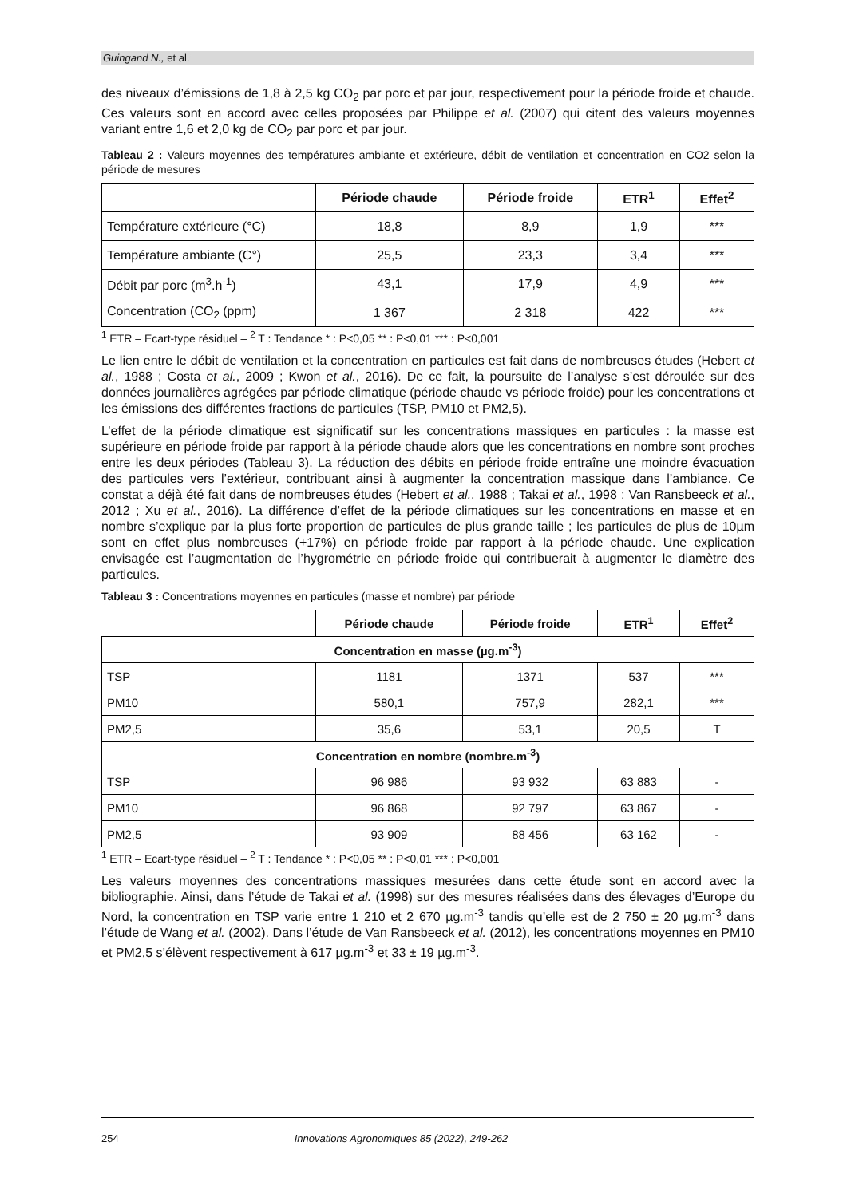Guingand N., et al.
des niveaux d’émissions de 1,8 à 2,5 kg CO<sub>2</sub> par porc et par jour, respectivement pour la période froide et chaude. Ces valeurs sont en accord avec celles proposées par Philippe et al. (2007) qui citent des valeurs moyennes variant entre 1,6 et 2,0 kg de CO<sub>2</sub> par porc et par jour.
Tableau 2 : Valeurs moyennes des températures ambiante et extérieure, débit de ventilation et concentration en CO2 selon la période de mesures
| | Période chaude | Période froide | ETR<sup>1</sup> | Effet<sup>2</sup> |
| --- | --- | --- | --- | --- |
| Température extérieure (°C) | 18,8 | 8,9 | 1,9 | *** |
| Température ambiante (C°) | 25,5 | 23,3 | 3,4 | *** |
| Débit par porc (m<sup>3</sup>.h<sup>-1</sup>) | 43,1 | 17,9 | 4,9 | *** |
| Concentration (CO<sub>2</sub> (ppm) | 1 367 | 2 318 | 422 | *** |
<sup>1</sup> ETR – Ecart-type résiduel – <sup>2</sup> T : Tendance * : P<0,05 ** : P<0,01 *** : P<0,001
Le lien entre le débit de ventilation et la concentration en particules est fait dans de nombreuses études (Hebert et al., 1988 ; Costa et al., 2009 ; Kwon et al., 2016). De ce fait, la poursuite de l’analyse s’est déroulée sur des données journalières agrégées par période climatique (période chaude vs période froide) pour les concentrations et les émissions des différentes fractions de particules (TSP, PM10 et PM2,5).
L’effet de la période climatique est significatif sur les concentrations massiques en particules : la masse est supérieure en période froide par rapport à la période chaude alors que les concentrations en nombre sont proches entre les deux périodes (Tableau 3). La réduction des débits en période froide entraîne une moindre évacuation des particules vers l’extérieur, contribuant ainsi à augmenter la concentration massique dans l’ambiance. Ce constat a déjà été fait dans de nombreuses études (Hebert et al., 1988 ; Takai et al., 1998 ; Van Ransbeeck et al., 2012 ; Xu et al., 2016). La différence d’effet de la période climatiques sur les concentrations en masse et en nombre s’explique par la plus forte proportion de particules de plus grande taille ; les particules de plus de 10µm sont en effet plus nombreuses (+17%) en période froide par rapport à la période chaude. Une explication envisagée est l’augmentation de l’hygrométrie en période froide qui contribuerait à augmenter le diamètre des particules.
Tableau 3 : Concentrations moyennes en particules (masse et nombre) par période
| | Période chaude | Période froide | ETR<sup>1</sup> | Effet<sup>2</sup> |
| --- | --- | --- | --- | --- |
| Concentration en masse (µg.m<sup>-3</sup>) | | | | |
| TSP | 1181 | 1371 | 537 | *** |
| PM10 | 580,1 | 757,9 | 282,1 | *** |
| PM2,5 | 35,6 | 53,1 | 20,5 | T |
| Concentration en nombre (nombre.m<sup>-3</sup>) | | | | |
| TSP | 96 986 | 93 932 | 63 883 | - |
| PM10 | 96 868 | 92 797 | 63 867 | - |
| PM2,5 | 93 909 | 88 456 | 63 162 | - |
<sup>1</sup> ETR – Ecart-type résiduel – <sup>2</sup> T : Tendance * : P<0,05 ** : P<0,01 *** : P<0,001
Les valeurs moyennes des concentrations massiques mesurées dans cette étude sont en accord avec la bibliographie. Ainsi, dans l’étude de Takai et al. (1998) sur des mesures réalisées dans des élevages d’Europe du Nord, la concentration en TSP varie entre 1 210 et 2 670 µg.m<sup>-3</sup> tandis qu’elle est de 2 750 ± 20 µg.m<sup>-3</sup> dans l’étude de Wang et al. (2002). Dans l’étude de Van Ransbeeck et al. (2012), les concentrations moyennes en PM10 et PM2,5 s’élèvent respectivement à 617 µg.m<sup>-3</sup> et 33 ± 19 µg.m<sup>-3</sup>.
254 Innovations Agronomiques 85 (2022), 249-262